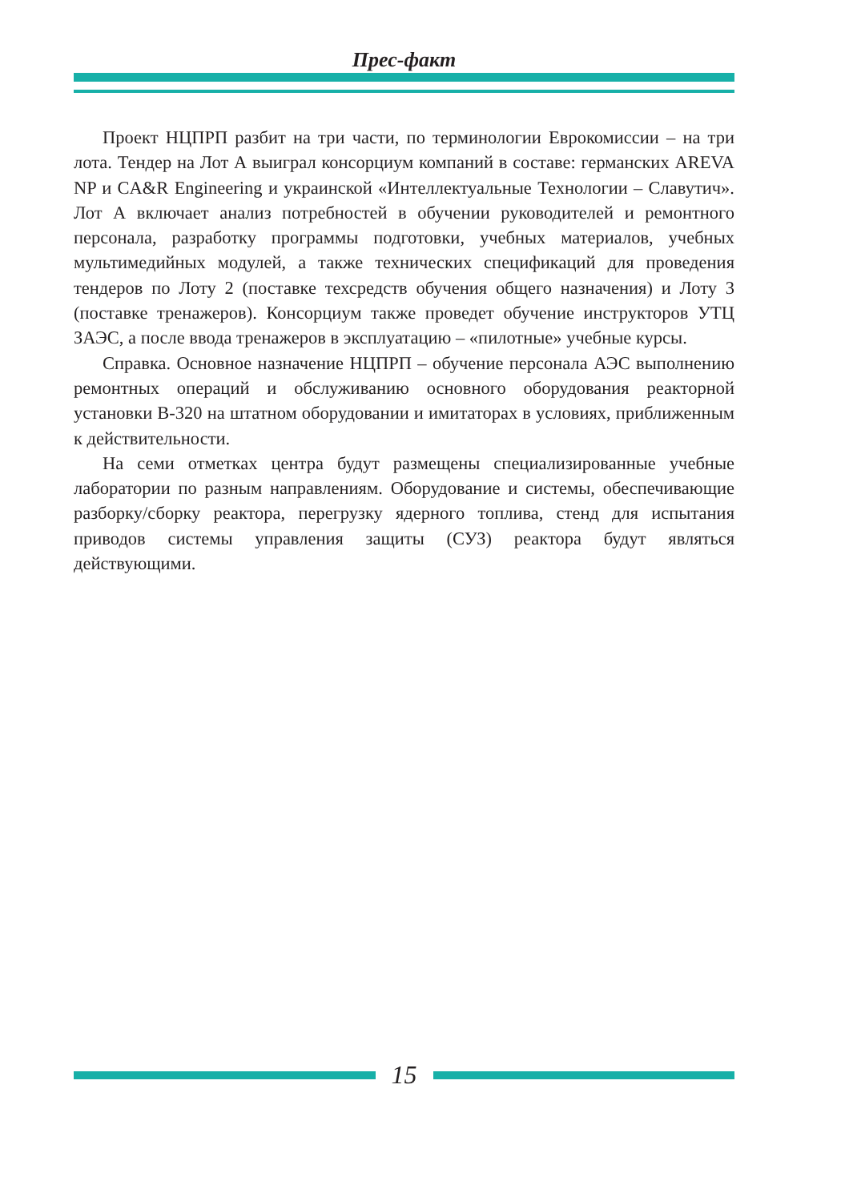Прес-факт
Проект НЦПРП разбит на три части, по терминологии Еврокомиссии – на три лота. Тендер на Лот А выиграл консорциум компаний в составе: германских AREVA NP и CA&R Engineering и украинской «Интеллектуальные Технологии – Славутич». Лот А включает анализ потребностей в обучении руководителей и ремонтного персонала, разработку программы подготовки, учебных материалов, учебных мультимедийных модулей, а также технических спецификаций для проведения тендеров по Лоту 2 (поставке техсредств обучения общего назначения) и Лоту 3 (поставке тренажеров). Консорциум также проведет обучение инструкторов УТЦ ЗАЭС, а после ввода тренажеров в эксплуатацию – «пилотные» учебные курсы.
Справка. Основное назначение НЦПРП – обучение персонала АЭС выполнению ремонтных операций и обслуживанию основного оборудования реакторной установки В-320 на штатном оборудовании и имитаторах в условиях, приближенным к действительности.
На семи отметках центра будут размещены специализированные учебные лаборатории по разным направлениям. Оборудование и системы, обеспечивающие разборку/сборку реактора, перегрузку ядерного топлива, стенд для испытания приводов системы управления защиты (СУЗ) реактора будут являться действующими.
15